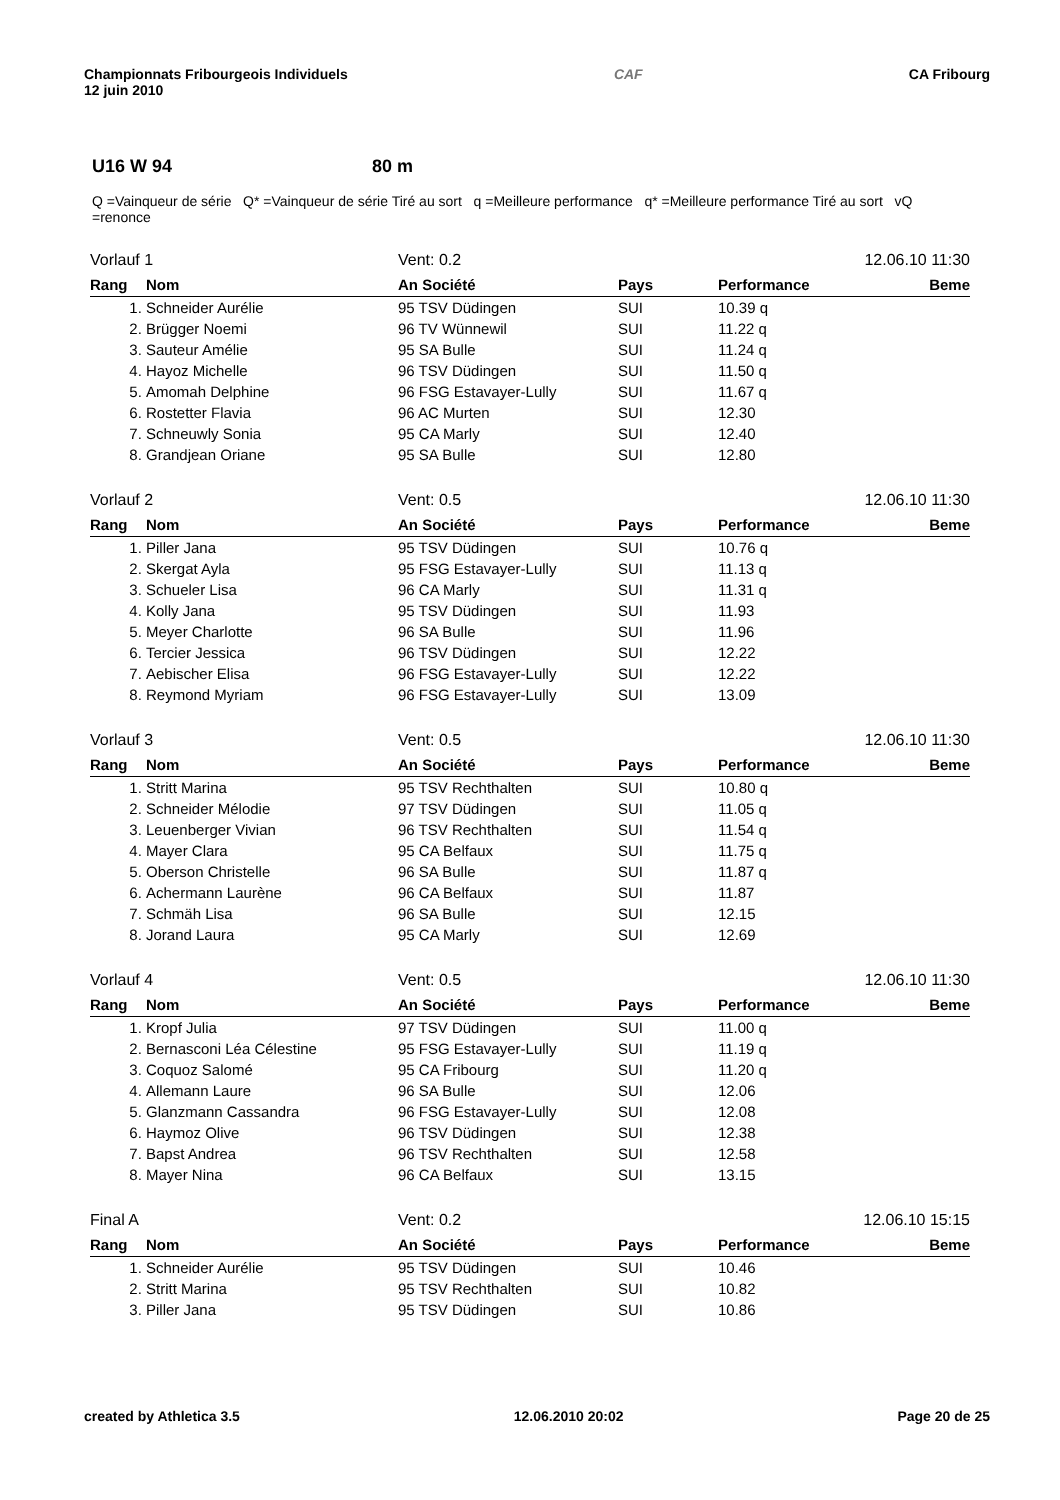Championnats Fribourgeois Individuels
12 juin 2010
CAF CA Fribourg
U16 W 94 80 m
Q =Vainqueur de série Q* =Vainqueur de série Tiré au sort q =Meilleure performance q* =Meilleure performance Tiré au sort vQ =renonce
Vorlauf 1 Vent: 0.2 12.06.10 11:30
| Rang | Nom | An Société | Pays | Performance | Beme |
| --- | --- | --- | --- | --- | --- |
| 1. | Schneider Aurélie | 95 TSV Düdingen | SUI | 10.39 q | |
| 2. | Brügger Noemi | 96 TV Wünnewil | SUI | 11.22 q | |
| 3. | Sauteur Amélie | 95 SA Bulle | SUI | 11.24 q | |
| 4. | Hayoz Michelle | 96 TSV Düdingen | SUI | 11.50 q | |
| 5. | Amomah Delphine | 96 FSG Estavayer-Lully | SUI | 11.67 q | |
| 6. | Rostetter Flavia | 96 AC Murten | SUI | 12.30 | |
| 7. | Schneuwly Sonia | 95 CA Marly | SUI | 12.40 | |
| 8. | Grandjean Oriane | 95 SA Bulle | SUI | 12.80 | |
Vorlauf 2 Vent: 0.5 12.06.10 11:30
| Rang | Nom | An Société | Pays | Performance | Beme |
| --- | --- | --- | --- | --- | --- |
| 1. | Piller Jana | 95 TSV Düdingen | SUI | 10.76 q | |
| 2. | Skergat Ayla | 95 FSG Estavayer-Lully | SUI | 11.13 q | |
| 3. | Schueler Lisa | 96 CA Marly | SUI | 11.31 q | |
| 4. | Kolly Jana | 95 TSV Düdingen | SUI | 11.93 | |
| 5. | Meyer Charlotte | 96 SA Bulle | SUI | 11.96 | |
| 6. | Tercier Jessica | 96 TSV Düdingen | SUI | 12.22 | |
| 7. | Aebischer Elisa | 96 FSG Estavayer-Lully | SUI | 12.22 | |
| 8. | Reymond Myriam | 96 FSG Estavayer-Lully | SUI | 13.09 | |
Vorlauf 3 Vent: 0.5 12.06.10 11:30
| Rang | Nom | An Société | Pays | Performance | Beme |
| --- | --- | --- | --- | --- | --- |
| 1. | Stritt Marina | 95 TSV Rechthalten | SUI | 10.80 q | |
| 2. | Schneider Mélodie | 97 TSV Düdingen | SUI | 11.05 q | |
| 3. | Leuenberger Vivian | 96 TSV Rechthalten | SUI | 11.54 q | |
| 4. | Mayer Clara | 95 CA Belfaux | SUI | 11.75 q | |
| 5. | Oberson Christelle | 96 SA Bulle | SUI | 11.87 q | |
| 6. | Achermann Laurène | 96 CA Belfaux | SUI | 11.87 | |
| 7. | Schmäh Lisa | 96 SA Bulle | SUI | 12.15 | |
| 8. | Jorand Laura | 95 CA Marly | SUI | 12.69 | |
Vorlauf 4 Vent: 0.5 12.06.10 11:30
| Rang | Nom | An Société | Pays | Performance | Beme |
| --- | --- | --- | --- | --- | --- |
| 1. | Kropf Julia | 97 TSV Düdingen | SUI | 11.00 q | |
| 2. | Bernasconi Léa Célestine | 95 FSG Estavayer-Lully | SUI | 11.19 q | |
| 3. | Coquoz Salomé | 95 CA Fribourg | SUI | 11.20 q | |
| 4. | Allemann Laure | 96 SA Bulle | SUI | 12.06 | |
| 5. | Glanzmann Cassandra | 96 FSG Estavayer-Lully | SUI | 12.08 | |
| 6. | Haymoz Olive | 96 TSV Düdingen | SUI | 12.38 | |
| 7. | Bapst Andrea | 96 TSV Rechthalten | SUI | 12.58 | |
| 8. | Mayer Nina | 96 CA Belfaux | SUI | 13.15 | |
Final A Vent: 0.2 12.06.10 15:15
| Rang | Nom | An Société | Pays | Performance | Beme |
| --- | --- | --- | --- | --- | --- |
| 1. | Schneider Aurélie | 95 TSV Düdingen | SUI | 10.46 | |
| 2. | Stritt Marina | 95 TSV Rechthalten | SUI | 10.82 | |
| 3. | Piller Jana | 95 TSV Düdingen | SUI | 10.86 | |
created by Athletica 3.5 12.06.2010 20:02 Page 20 de 25